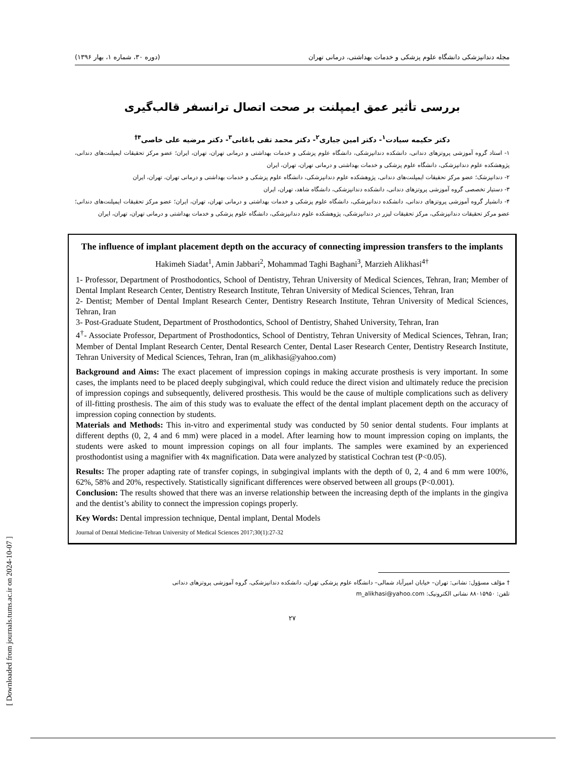[ Downloaded from journals.tums.ac.ir on 2024-10-07 ]
مجله دندانپزشکی دانشگاه علوم پزشکی و خدمات بهداشتی، درمانی تهران (دوره ۳۰، شماره ۱، بهار ۱۳۹۶)
بررسی تأثیر عمق ایمپلنت بر صحت اتصال ترانسفر قالب‌گیری
دکتر حکیمه سیادت<sup>۱</sup>- دکتر امین جباری<sup>۲</sup>- دکتر محمد تقی باغانی<sup>۳</sup>- دکتر مرضیه علی خاصی<sup>۴†</sup>
۱- استاد گروه آموزشی پروتزهای دندانی، دانشکده دندانپزشکی، دانشگاه علوم پزشکی و خدمات بهداشتی و درمانی تهران، تهران، ایران؛ عضو مرکز تحقیقات ایمپلنت‌های دندانی، پژوهشکده علوم دندانپزشکی، دانشگاه علوم پزشکی و خدمات بهداشتی و درمانی تهران، تهران، ایران
۲- دندانپزشک؛ عضو مرکز تحقیقات ایمپلنت‌های دندانی، پژوهشکده علوم دندانپزشکی، دانشگاه علوم پزشکی و خدمات بهداشتی و درمانی تهران، تهران، ایران
۳- دستیار تخصصی گروه آموزشی پروتزهای دندانی، دانشکده دندانپزشکی، دانشگاه شاهد، تهران، ایران
۴- دانشیار گروه آموزشی پروتزهای دندانی، دانشکده دندانپزشکی، دانشگاه علوم پزشکی و خدمات بهداشتی و درمانی تهران، تهران، ایران؛ عضو مرکز تحقیقات ایمپلنت‌های دندانی؛ عضو مرکز تحقیقات دندانپزشکی، مرکز تحقیقات لیزر در دندانپزشکی، پژوهشکده علوم دندانپزشکی، دانشگاه علوم پزشکی و خدمات بهداشتی و درمانی تهران، تهران، ایران
The influence of implant placement depth on the accuracy of connecting impression transfers to the implants
Hakimeh Siadat<sup>1</sup>, Amin Jabbari<sup>2</sup>, Mohammad Taghi Baghani<sup>3</sup>, Marzieh Alikhasi<sup>4†</sup>
1- Professor, Department of Prosthodontics, School of Dentistry, Tehran University of Medical Sciences, Tehran, Iran; Member of Dental Implant Research Center, Dentistry Research Institute, Tehran University of Medical Sciences, Tehran, Iran
2- Dentist; Member of Dental Implant Research Center, Dentistry Research Institute, Tehran University of Medical Sciences, Tehran, Iran
3- Post-Graduate Student, Department of Prosthodontics, School of Dentistry, Shahed University, Tehran, Iran
4<sup>†</sup>- Associate Professor, Department of Prosthodontics, School of Dentistry, Tehran University of Medical Sciences, Tehran, Iran; Member of Dental Implant Research Center, Dental Research Center, Dental Laser Research Center, Dentistry Research Institute, Tehran University of Medical Sciences, Tehran, Iran (m_alikhasi@yahoo.com)
Background and Aims: The exact placement of impression copings in making accurate prosthesis is very important. In some cases, the implants need to be placed deeply subgingival, which could reduce the direct vision and ultimately reduce the precision of impression copings and subsequently, delivered prosthesis. This would be the cause of multiple complications such as delivery of ill-fitting prosthesis. The aim of this study was to evaluate the effect of the dental implant placement depth on the accuracy of impression coping connection by students.
Materials and Methods: This in-vitro and experimental study was conducted by 50 senior dental students. Four implants at different depths (0, 2, 4 and 6 mm) were placed in a model. After learning how to mount impression coping on implants, the students were asked to mount impression copings on all four implants. The samples were examined by an experienced prosthodontist using a magnifier with 4x magnification. Data were analyzed by statistical Cochran test (P<0.05).
Results: The proper adapting rate of transfer copings, in subgingival implants with the depth of 0, 2, 4 and 6 mm were 100%, 62%, 58% and 20%, respectively. Statistically significant differences were observed between all groups (P<0.001).
Conclusion: The results showed that there was an inverse relationship between the increasing depth of the implants in the gingiva and the dentist’s ability to connect the impression copings properly.
Key Words: Dental impression technique, Dental implant, Dental Models
Journal of Dental Medicine-Tehran University of Medical Sciences 2017;30(1):27-32
† مؤلف مسؤول: نشانی: تهران– خیابان امیرآباد شمالی– دانشگاه علوم پزشکی تهران، دانشکده دندانپزشکی، گروه آموزشی پروتزهای دندانی
تلفن: ۸۸۰۱۵۹۵۰ نشانی الکترونیک: m_alikhasi@yahoo.com
۲۷